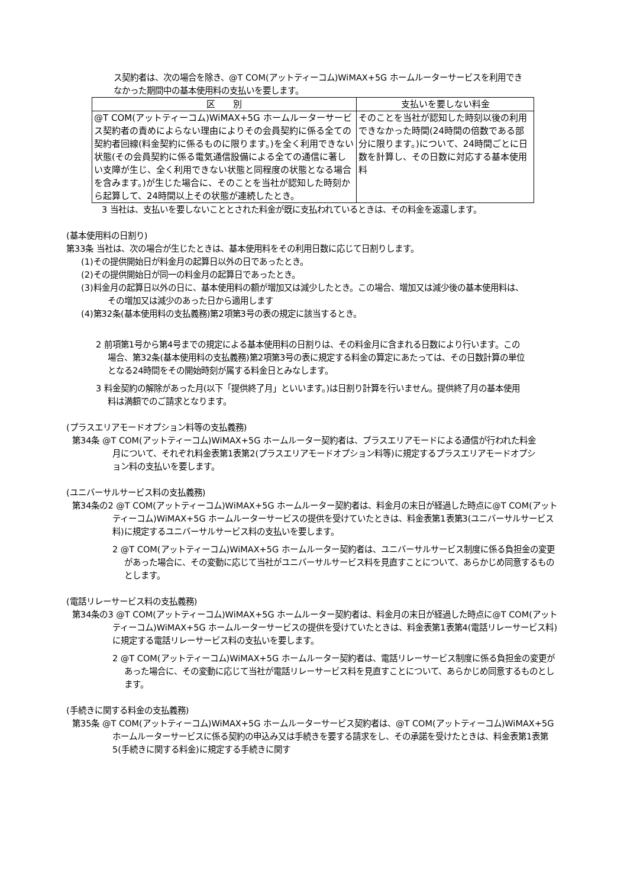ス契約者は、次の場合を除き、@T COM(アットティーコム)WiMAX+5G ホームルーターサービスを利用できなかった期間中の基本使用料の支払いを要します。
| 区 別 | 支払いを要しない料金 |
| --- | --- |
| @T COM(アットティーコム)WiMAX+5G ホームルーターサービス契約者の責めによらない理由によりその会員契約に係る全ての契約者回線(料金契約に係るものに限ります。)を全く利用できない状態(その会員契約に係る電気通信設備による全ての通信に著しい支障が生じ、全く利用できない状態と同程度の状態となる場合を含みます。)が生じた場合に、そのことを当社が認知した時刻から起算して、24時間以上その状態が連続したとき。 | そのことを当社が認知した時刻以後の利用できなかった時間(24時間の倍数である部分に限ります。)について、24時間ごとに日数を計算し、その日数に対応する基本使用料 |
3 当社は、支払いを要しないこととされた料金が既に支払われているときは、その料金を返還します。
(基本使用料の日割り)
第33条 当社は、次の場合が生じたときは、基本使用料をその利用日数に応じて日割りします。
(1)その提供開始日が料金月の起算日以外の日であったとき。
(2)その提供開始日が同一の料金月の起算日であったとき。
(3)料金月の起算日以外の日に、基本使用料の額が増加又は減少したとき。この場合、増加又は減少後の基本使用料は、その増加又は減少のあった日から適用します
(4)第32条(基本使用料の支払義務)第2項第3号の表の規定に該当するとき。
2 前項第1号から第4号までの規定による基本使用料の日割りは、その料金月に含まれる日数により行います。この場合、第32条(基本使用料の支払義務)第2項第3号の表に規定する料金の算定にあたっては、その日数計算の単位となる24時間をその開始時刻が属する料金日とみなします。
3 料金契約の解除があった月(以下「提供終了月」といいます。)は日割り計算を行いません。提供終了月の基本使用料は満額でのご請求となります。
(プラスエリアモードオプション料等の支払義務)
第34条 @T COM(アットティーコム)WiMAX+5G ホームルーター契約者は、プラスエリアモードによる通信が行われた料金月について、それぞれ料金表第1表第2(プラスエリアモードオプション料等)に規定するプラスエリアモードオプション料の支払いを要します。
(ユニバーサルサービス料の支払義務)
第34条の2 @T COM(アットティーコム)WiMAX+5G ホームルーター契約者は、料金月の末日が経過した時点に@T COM(アットティーコム)WiMAX+5G ホームルーターサービスの提供を受けていたときは、料金表第1表第3(ユニバーサルサービス料)に規定するユニバーサルサービス料の支払いを要します。
2 @T COM(アットティーコム)WiMAX+5G ホームルーター契約者は、ユニバーサルサービス制度に係る負担金の変更があった場合に、その変動に応じて当社がユニバーサルサービス料を見直すことについて、あらかじめ同意するものとします。
(電話リレーサービス料の支払義務)
第34条の3 @T COM(アットティーコム)WiMAX+5G ホームルーター契約者は、料金月の末日が経過した時点に@T COM(アットティーコム)WiMAX+5G ホームルーターサービスの提供を受けていたときは、料金表第1表第4(電話リレーサービス料)に規定する電話リレーサービス料の支払いを要します。
2 @T COM(アットティーコム)WiMAX+5G ホームルーター契約者は、電話リレーサービス制度に係る負担金の変更があった場合に、その変動に応じて当社が電話リレーサービス料を見直すことについて、あらかじめ同意するものとします。
(手続きに関する料金の支払義務)
第35条 @T COM(アットティーコム)WiMAX+5G ホームルーターサービス契約者は、@T COM(アットティーコム)WiMAX+5G ホームルーターサービスに係る契約の申込み又は手続きを要する請求をし、その承諾を受けたときは、料金表第1表第5(手続きに関する料金)に規定する手続きに関す